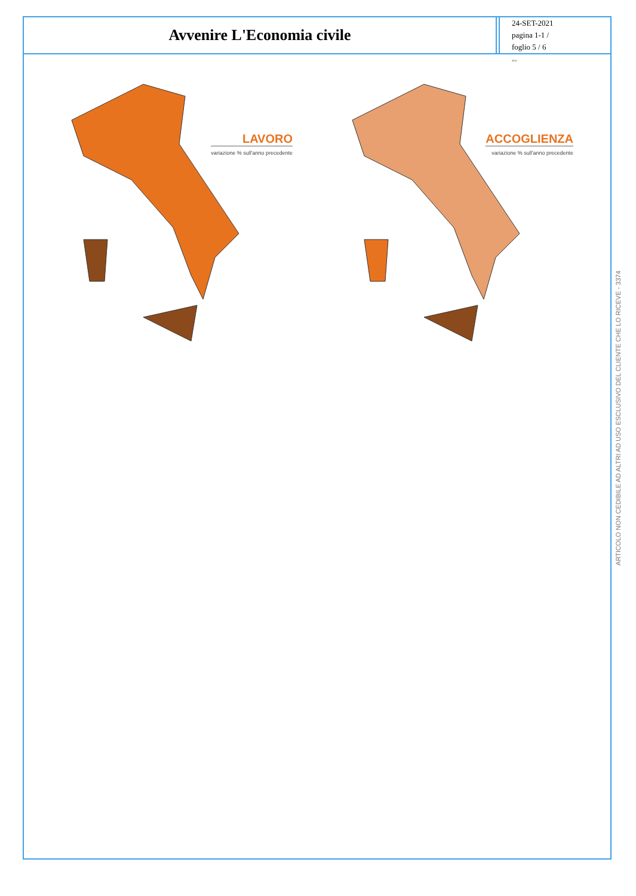Avvenire L'Economia civile
24-SET-2021
pagina 1-1 /
foglio 5 / 6
3374
LAVORO
variazione % sull'anno precedente
ACCOGLIENZA
variazione % sull'anno precedente
ARTICOLO NON CEDIBILE AD ALTRI AD USO ESCLUSIVO DEL CLIENTE CHE LO RICEVE - 3374